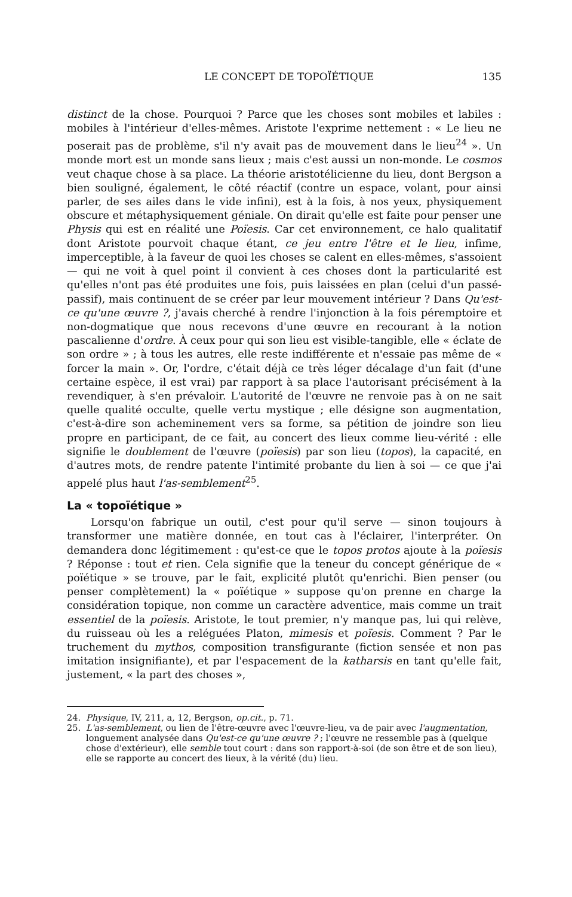LE CONCEPT DE TOPOÏÉTIQUE 135
distinct de la chose. Pourquoi ? Parce que les choses sont mobiles et labiles : mobiles à l'intérieur d'elles-mêmes. Aristote l'exprime nettement : « Le lieu ne poserait pas de problème, s'il n'y avait pas de mouvement dans le lieu<sup>24</sup> ». Un monde mort est un monde sans lieux ; mais c'est aussi un non-monde. Le cosmos veut chaque chose à sa place. La théorie aristotélicienne du lieu, dont Bergson a bien souligné, également, le côté réactif (contre un espace, volant, pour ainsi parler, de ses ailes dans le vide infini), est à la fois, à nos yeux, physiquement obscure et métaphysiquement géniale. On dirait qu'elle est faite pour penser une Physis qui est en réalité une Poïesis. Car cet environnement, ce halo qualitatif dont Aristote pourvoit chaque étant, ce jeu entre l'être et le lieu, infime, imperceptible, à la faveur de quoi les choses se calent en elles-mêmes, s'assoient — qui ne voit à quel point il convient à ces choses dont la particularité est qu'elles n'ont pas été produites une fois, puis laissées en plan (celui d'un passé-passif), mais continuent de se créer par leur mouvement intérieur ? Dans Qu'est-ce qu'une œuvre ?, j'avais cherché à rendre l'injonction à la fois péremptoire et non-dogmatique que nous recevons d'une œuvre en recourant à la notion pascalienne d'ordre. À ceux pour qui son lieu est visible-tangible, elle « éclate de son ordre » ; à tous les autres, elle reste indifférente et n'essaie pas même de « forcer la main ». Or, l'ordre, c'était déjà ce très léger décalage d'un fait (d'une certaine espèce, il est vrai) par rapport à sa place l'autorisant précisément à la revendiquer, à s'en prévaloir. L'autorité de l'œuvre ne renvoie pas à on ne sait quelle qualité occulte, quelle vertu mystique ; elle désigne son augmentation, c'est-à-dire son acheminement vers sa forme, sa pétition de joindre son lieu propre en participant, de ce fait, au concert des lieux comme lieu-vérité : elle signifie le doublement de l'œuvre (poïesis) par son lieu (topos), la capacité, en d'autres mots, de rendre patente l'intimité probante du lien à soi — ce que j'ai appelé plus haut l'as-semblement<sup>25</sup>.
La « topoïétique »
Lorsqu'on fabrique un outil, c'est pour qu'il serve — sinon toujours à transformer une matière donnée, en tout cas à l'éclairer, l'interpréter. On demandera donc légitimement : qu'est-ce que le topos protos ajoute à la poïesis ? Réponse : tout et rien. Cela signifie que la teneur du concept générique de « poïétique » se trouve, par le fait, explicité plutôt qu'enrichi. Bien penser (ou penser complètement) la « poïétique » suppose qu'on prenne en charge la considération topique, non comme un caractère adventice, mais comme un trait essentiel de la poïesis. Aristote, le tout premier, n'y manque pas, lui qui relève, du ruisseau où les a reléguées Platon, mimesis et poïesis. Comment ? Par le truchement du mythos, composition transfigurante (fiction sensée et non pas imitation insignifiante), et par l'espacement de la katharsis en tant qu'elle fait, justement, « la part des choses »,
24. Physique, IV, 211, a, 12, Bergson, op.cit., p. 71.
25. L'as-semblement, ou lien de l'être-œuvre avec l'œuvre-lieu, va de pair avec l'augmentation, longuement analysée dans Qu'est-ce qu'une œuvre ? ; l'œuvre ne ressemble pas à (quelque chose d'extérieur), elle semble tout court : dans son rapport-à-soi (de son être et de son lieu), elle se rapporte au concert des lieux, à la vérité (du) lieu.